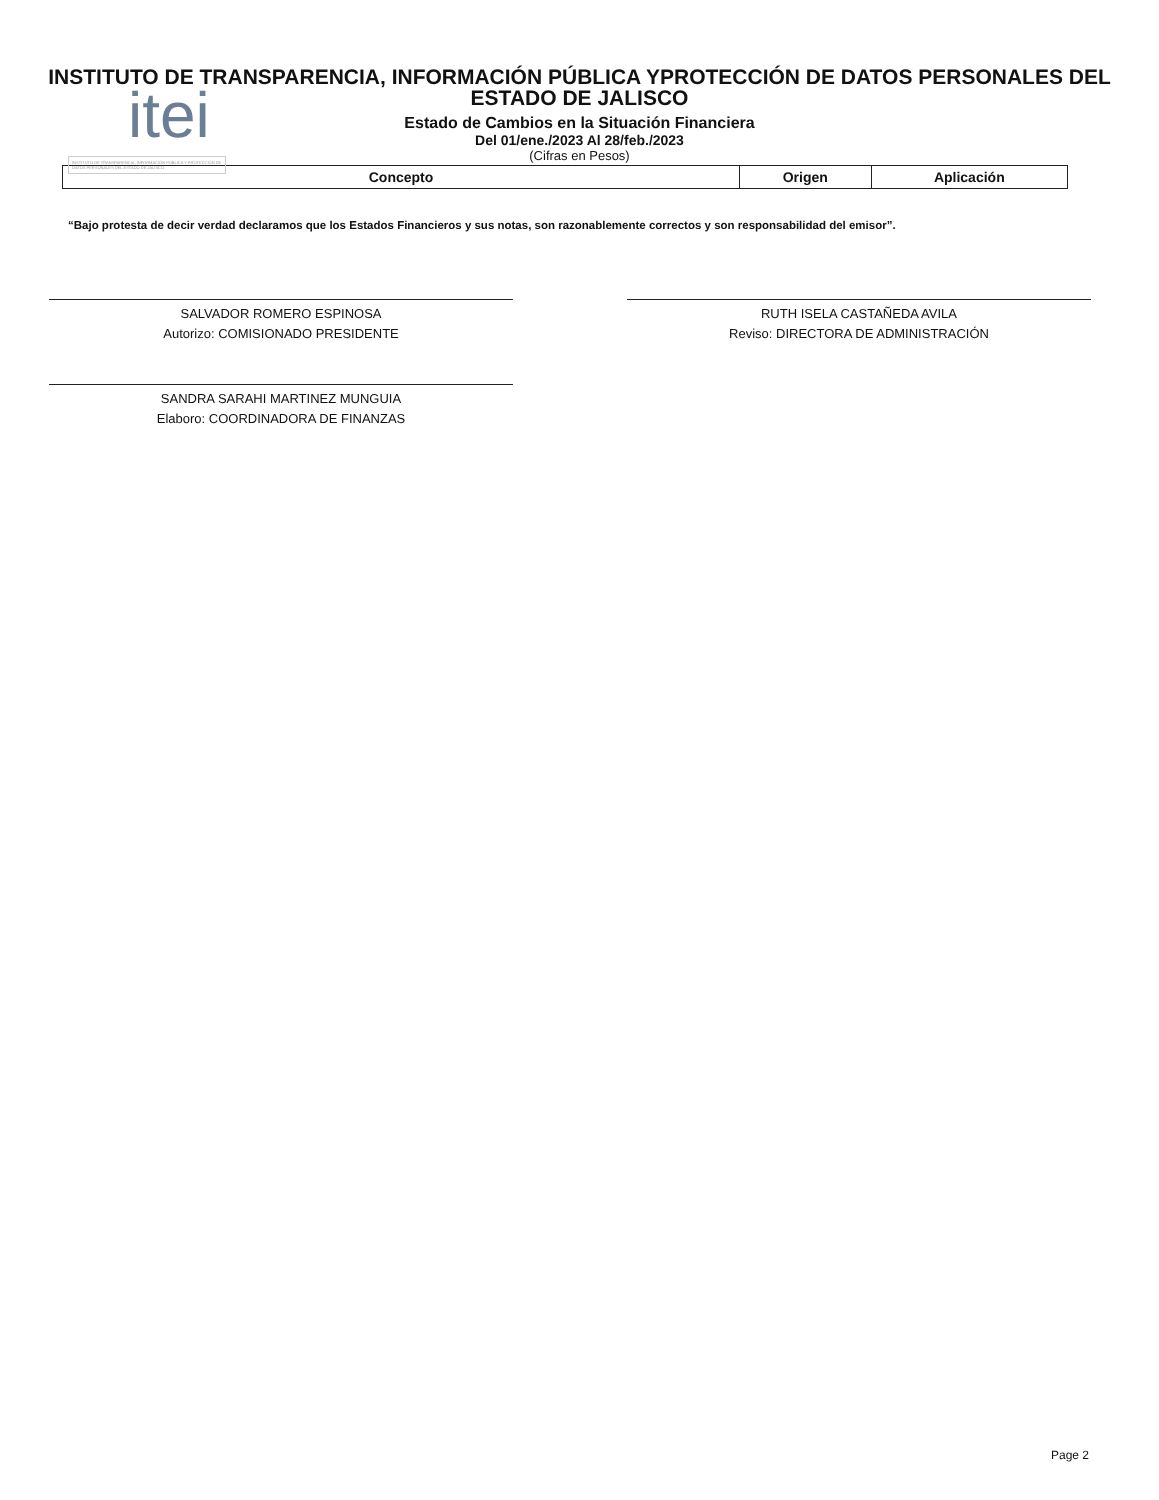itei
INSTITUTO DE TRANSPARENCIA, INFORMACIÓN PÚBLICA Y PROTECCIÓN DE DATOS PERSONALES DEL ESTADO DE JALISCO
INSTITUTO DE TRANSPARENCIA, INFORMACIÓN PÚBLICA YPROTECCIÓN DE DATOS PERSONALES DEL
ESTADO DE JALISCO
Estado de Cambios en la Situación Financiera
Del 01/ene./2023 Al 28/feb./2023
(Cifras en Pesos)
| Concepto | Origen | Aplicación |
| --- | --- | --- |
“Bajo protesta de decir verdad declaramos que los Estados Financieros y sus notas, son razonablemente correctos y son responsabilidad del emisor”.
SALVADOR ROMERO ESPINOSA
Autorizo: COMISIONADO PRESIDENTE
RUTH ISELA CASTAÑEDA AVILA
Reviso: DIRECTORA DE ADMINISTRACIÓN
SANDRA SARAHI MARTINEZ MUNGUIA
Elaboro: COORDINADORA DE FINANZAS
Page 2